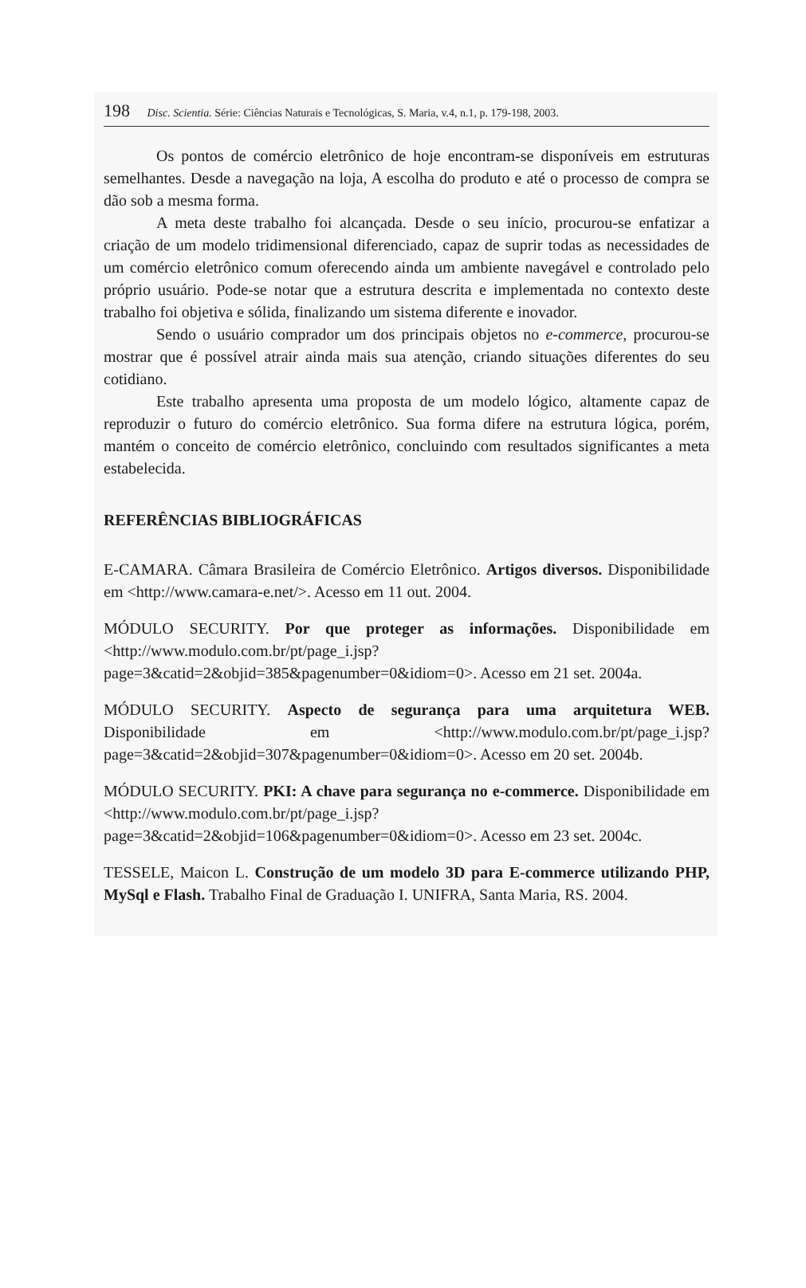198 Disc. Scientia. Série: Ciências Naturais e Tecnológicas, S. Maria, v.4, n.1, p. 179-198, 2003.
Os pontos de comércio eletrônico de hoje encontram-se disponíveis em estruturas semelhantes. Desde a navegação na loja, A escolha do produto e até o processo de compra se dão sob a mesma forma.
A meta deste trabalho foi alcançada. Desde o seu início, procurou-se enfatizar a criação de um modelo tridimensional diferenciado, capaz de suprir todas as necessidades de um comércio eletrônico comum oferecendo ainda um ambiente navegável e controlado pelo próprio usuário. Pode-se notar que a estrutura descrita e implementada no contexto deste trabalho foi objetiva e sólida, finalizando um sistema diferente e inovador.
Sendo o usuário comprador um dos principais objetos no e-commerce, procurou-se mostrar que é possível atrair ainda mais sua atenção, criando situações diferentes do seu cotidiano.
Este trabalho apresenta uma proposta de um modelo lógico, altamente capaz de reproduzir o futuro do comércio eletrônico. Sua forma difere na estrutura lógica, porém, mantém o conceito de comércio eletrônico, concluindo com resultados significantes a meta estabelecida.
REFERÊNCIAS BIBLIOGRÁFICAS
E-CAMARA. Câmara Brasileira de Comércio Eletrônico. Artigos diversos. Disponibilidade em <http://www.camara-e.net/>. Acesso em 11 out. 2004.
MÓDULO SECURITY. Por que proteger as informações. Disponibilidade em <http://www.modulo.com.br/pt/page_i.jsp?page=3&catid=2&objid=385&pagenumber=0&idiom=0>. Acesso em 21 set. 2004a.
MÓDULO SECURITY. Aspecto de segurança para uma arquitetura WEB. Disponibilidade em <http://www.modulo.com.br/pt/page_i.jsp?page=3&catid=2&objid=307&pagenumber=0&idiom=0>. Acesso em 20 set. 2004b.
MÓDULO SECURITY. PKI: A chave para segurança no e-commerce. Disponibilidade em <http://www.modulo.com.br/pt/page_i.jsp?page=3&catid=2&objid=106&pagenumber=0&idiom=0>. Acesso em 23 set. 2004c.
TESSELE, Maicon L. Construção de um modelo 3D para E-commerce utilizando PHP, MySql e Flash. Trabalho Final de Graduação I. UNIFRA, Santa Maria, RS. 2004.